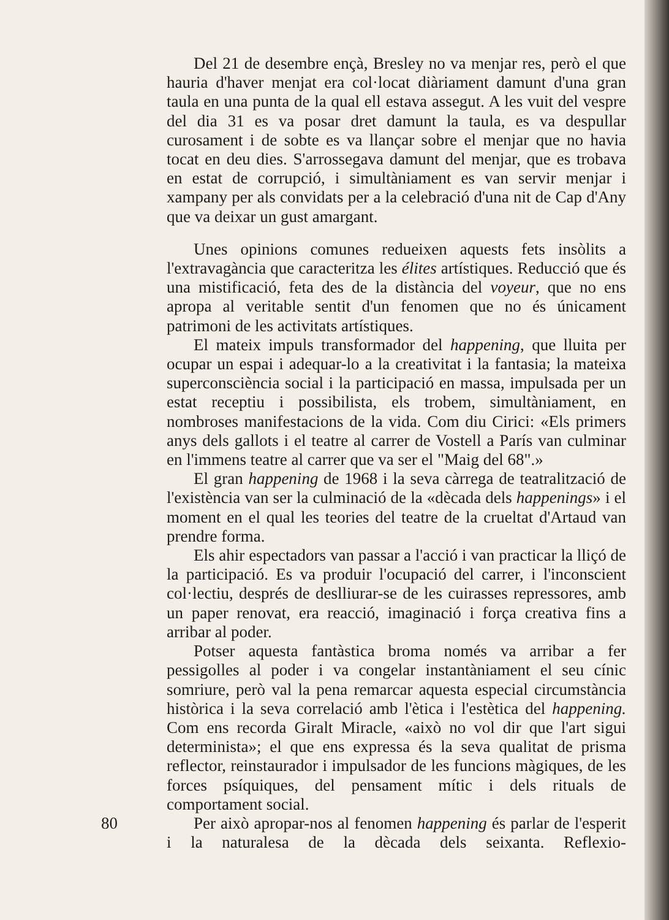Del 21 de desembre ençà, Bresley no va menjar res, però el que hauria d'haver menjat era col·locat diàriament damunt d'una gran taula en una punta de la qual ell estava assegut. A les vuit del vespre del dia 31 es va posar dret damunt la taula, es va despullar curosament i de sobte es va llançar sobre el menjar que no havia tocat en deu dies. S'arrossegava damunt del menjar, que es trobava en estat de corrupció, i simultàniament es van servir menjar i xampany per als convidats per a la celebració d'una nit de Cap d'Any que va deixar un gust amargant.
Unes opinions comunes redueixen aquests fets insòlits a l'extravagància que caracteritza les élites artístiques. Reducció que és una mistificació, feta des de la distància del voyeur, que no ens apropa al veritable sentit d'un fenomen que no és únicament patrimoni de les activitats artístiques.
El mateix impuls transformador del happening, que lluita per ocupar un espai i adequar-lo a la creativitat i la fantasia; la mateixa superconsciència social i la participació en massa, impulsada per un estat receptiu i possibilista, els trobem, simultàniament, en nombroses manifestacions de la vida. Com diu Cirici: «Els primers anys dels gallots i el teatre al carrer de Vostell a París van culminar en l'immens teatre al carrer que va ser el "Maig del 68".»
El gran happening de 1968 i la seva càrrega de teatralització de l'existència van ser la culminació de la «dècada dels happenings» i el moment en el qual les teories del teatre de la crueltat d'Artaud van prendre forma.
Els ahir espectadors van passar a l'acció i van practicar la lliçó de la participació. Es va produir l'ocupació del carrer, i l'inconscient col·lectiu, després de deslliurar-se de les cuirasses repressores, amb un paper renovat, era reacció, imaginació i força creativa fins a arribar al poder.
Potser aquesta fantàstica broma només va arribar a fer pessigolles al poder i va congelar instantàniament el seu cínic somriure, però val la pena remarcar aquesta especial circumstància històrica i la seva correlació amb l'ètica i l'estètica del happening. Com ens recorda Giralt Miracle, «això no vol dir que l'art sigui determinista»; el que ens expressa és la seva qualitat de prisma reflector, reinstaurador i impulsador de les funcions màgiques, de les forces psíquiques, del pensament mític i dels rituals de comportament social.
80 Per això apropar-nos al fenomen happening és parlar de l'esperit i la naturalesa de la dècada dels seixanta. Reflexio-